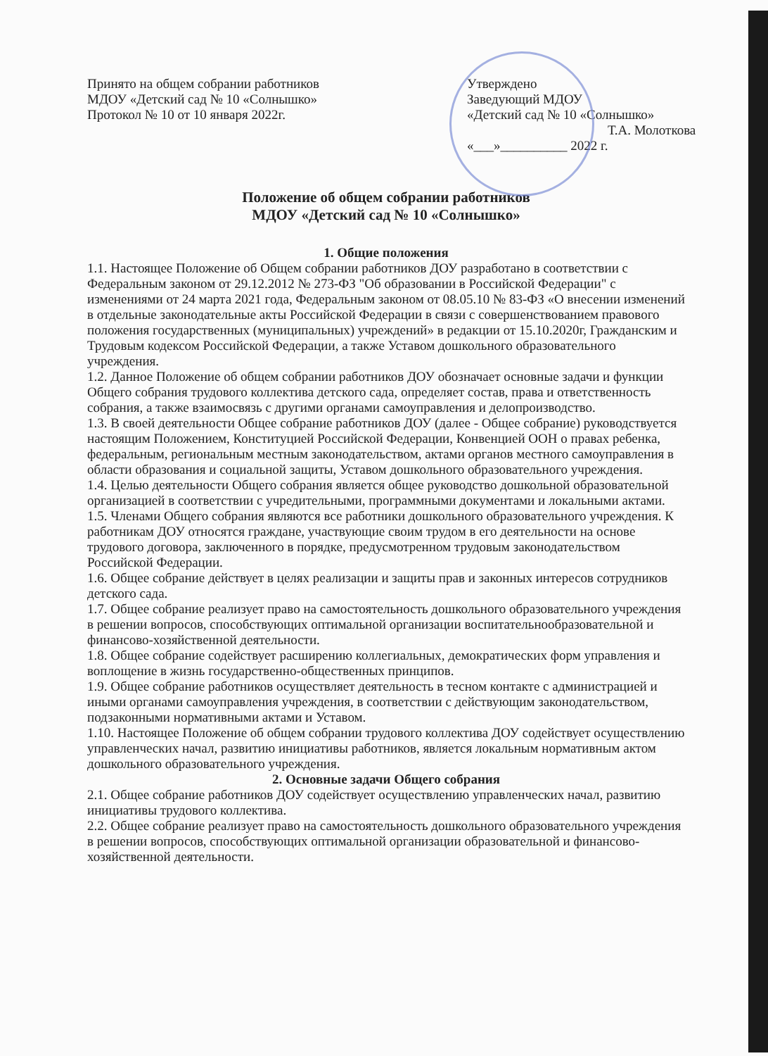Принято на общем собрании работников
МДОУ «Детский сад № 10 «Солнышко»
Протокол № 10 от 10 января 2022г.
Утверждено
Заведующий МДОУ
«Детский сад № 10 «Солнышко»
Т.А. Молоткова
«___»__________ 2022 г.
Положение об общем собрании работников
МДОУ «Детский сад № 10 «Солнышко»
1. Общие положения
1.1. Настоящее Положение об Общем собрании работников ДОУ разработано в соответствии с Федеральным законом от 29.12.2012 № 273-ФЗ "Об образовании в Российской Федерации" с изменениями от 24 марта 2021 года, Федеральным законом от 08.05.10 № 83-ФЗ «О внесении изменений в отдельные законодательные акты Российской Федерации в связи с совершенствованием правового положения государственных (муниципальных) учреждений» в редакции от 15.10.2020г, Гражданским и Трудовым кодексом Российской Федерации, а также Уставом дошкольного образовательного учреждения.
1.2. Данное Положение об общем собрании работников ДОУ обозначает основные задачи и функции Общего собрания трудового коллектива детского сада, определяет состав, права и ответственность собрания, а также взаимосвязь с другими органами самоуправления и делопроизводство.
1.3. В своей деятельности Общее собрание работников ДОУ (далее - Общее собрание) руководствуется настоящим Положением, Конституцией Российской Федерации, Конвенцией ООН о правах ребенка, федеральным, региональным местным законодательством, актами органов местного самоуправления в области образования и социальной защиты, Уставом дошкольного образовательного учреждения.
1.4. Целью деятельности Общего собрания является общее руководство дошкольной образовательной организацией в соответствии с учредительными, программными документами и локальными актами.
1.5. Членами Общего собрания являются все работники дошкольного образовательного учреждения. К работникам ДОУ относятся граждане, участвующие своим трудом в его деятельности на основе трудового договора, заключенного в порядке, предусмотренном трудовым законодательством Российской Федерации.
1.6. Общее собрание действует в целях реализации и защиты прав и законных интересов сотрудников детского сада.
1.7. Общее собрание реализует право на самостоятельность дошкольного образовательного учреждения в решении вопросов, способствующих оптимальной организации воспитательнообразовательной и финансово-хозяйственной деятельности.
1.8. Общее собрание содействует расширению коллегиальных, демократических форм управления и воплощение в жизнь государственно-общественных принципов.
1.9. Общее собрание работников осуществляет деятельность в тесном контакте с администрацией и иными органами самоуправления учреждения, в соответствии с действующим законодательством, подзаконными нормативными актами и Уставом.
1.10. Настоящее Положение об общем собрании трудового коллектива ДОУ содействует осуществлению управленческих начал, развитию инициативы работников, является локальным нормативным актом дошкольного образовательного учреждения.
2. Основные задачи Общего собрания
2.1. Общее собрание работников ДОУ содействует осуществлению управленческих начал, развитию инициативы трудового коллектива.
2.2. Общее собрание реализует право на самостоятельность дошкольного образовательного учреждения в решении вопросов, способствующих оптимальной организации образовательной и финансово-хозяйственной деятельности.